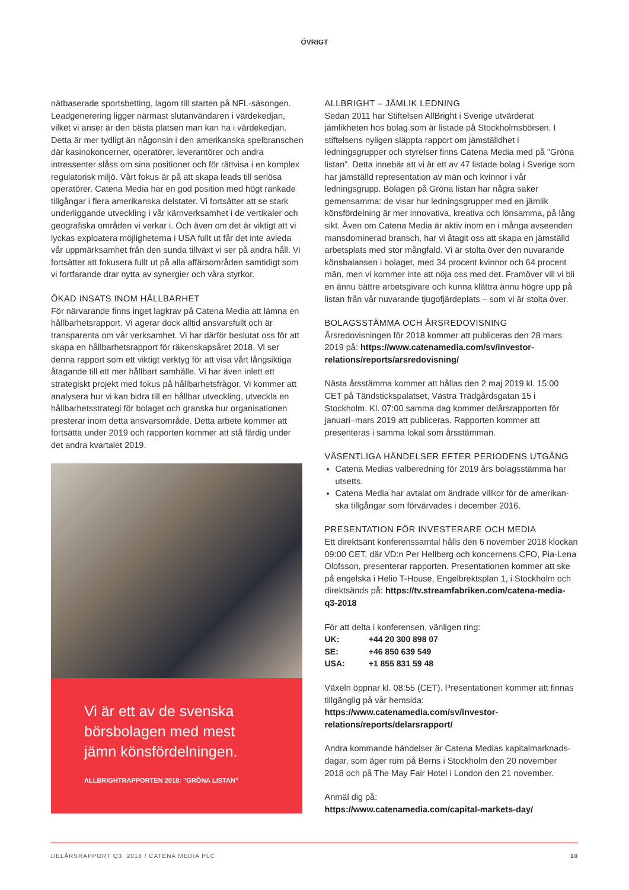ÖVRIGT
nätbaserade sportsbetting, lagom till starten på NFL-säsongen. Leadgenerering ligger närmast slutanvändaren i värdekedjan, vilket vi anser är den bästa platsen man kan ha i värdekedjan. Detta är mer tydligt än någonsin i den amerikanska spel­branschen där kasinokoncerner, operatörer, leverantörer och andra intressenter slåss om sina positioner och för rättvisa i en komplex regulatorisk miljö. Vårt fokus är på att skapa leads till seriösa operatörer. Catena Media har en god position med högt rankade tillgångar i flera amerikanska delstater. Vi fortsätter att se stark underliggande utveckling i vår kärnverksamhet i de vertikaler och geografiska områden vi verkar i. Och även om det är viktigt att vi lyckas exploatera möjligheterna i USA fullt ut får det inte avleda vår uppmärksamhet från den sunda tillväxt vi ser på andra håll. Vi fortsätter att fokusera fullt ut på alla affärs­områden samtidigt som vi fortfarande drar nytta av synergier och våra styrkor.
ÖKAD INSATS INOM HÅLLBARHET
För närvarande finns inget lagkrav på Catena Media att lämna en hållbarhetsrapport. Vi agerar dock alltid ansvarsfullt och är transparenta om vår verksamhet. Vi har därför beslutat oss för att skapa en hållbarhetsrapport för räkenskapsåret 2018. Vi ser denna rapport som ett viktigt verktyg för att visa vårt långsiktiga åtagande till ett mer hållbart samhälle. Vi har även inlett ett strategiskt projekt med fokus på hållbarhetsfrågor. Vi kommer att analysera hur vi kan bidra till en hållbar utveckling, utveckla en hållbarhetsstrategi för bolaget och granska hur organisationen presterar inom detta ansvarsområde. Detta arbete kommer att fortsätta under 2019 och rapporten kommer att stå färdig under det andra kvartalet 2019.
Vi är ett av de svenska börsbolagen med mest jämn könsfördelningen.
ALLBRIGHTRAPPORTEN 2018: ”GRÖNA LISTAN”
ALLBRIGHT – JÄMLIK LEDNING
Sedan 2011 har Stiftelsen AllBright i Sverige utvärderat jämlikheten hos bolag som är listade på Stockholmsbörsen. I stiftelsens nyligen släppta rapport om jämställdhet i ledningsgrupper och styrelser finns Catena Media med på ”Gröna listan”. Detta inne­bär att vi är ett av 47 listade bolag i Sverige som har jämställd representation av män och kvinnor i vår ledningsgrupp. Bolagen på Gröna listan har några saker gemensamma: de visar hur led­ningsgrupper med en jämlik könsfördelning är mer innovativa, kreativa och lönsamma, på lång sikt. Även om Catena Media är aktiv inom en i många avseenden mansdominerad bransch, har vi åtagit oss att skapa en jämställd arbetsplats med stor mång­fald. Vi är stolta över den nuvarande könsbalansen i bolaget, med 34 procent kvinnor och 64 procent män, men vi kommer inte att nöja oss med det. Framöver vill vi bli en ännu bättre arbetsgivare och kunna klättra ännu högre upp på listan från vår nuvarande tjugofjärdeplats – som vi är stolta över.
BOLAGSSTÄMMA OCH ÅRSREDOVISNING
Årsredovisningen för 2018 kommer att publiceras den 28 mars 2019 på: https://www.catenamedia.com/sv/investor-relations/reports/arsredovisning/
Nästa årsstämma kommer att hållas den 2 maj 2019 kl. 15:00 CET på Tändstickspalatset, Västra Trädgårdsgatan 15 i Stockholm. Kl. 07:00 samma dag kommer delårsrapporten för januari–mars 2019 att publiceras. Rapporten kommer att presenteras i samma lokal som årsstämman.
VÄSENTLIGA HÄNDELSER EFTER PERIODENS UTGÅNG
Catena Medias valberedning för 2019 års bolagsstämma har utsetts.
Catena Media har avtalat om ändrade villkor för de amerikan­ska tillgångar som förvärvades i december 2016.
PRESENTATION FÖR INVESTERARE OCH MEDIA
Ett direktsänt konferenssamtal hålls den 6 november 2018 klockan 09:00 CET, där VD:n Per Hellberg och koncernens CFO, Pia-Lena Olofsson, presenterar rapporten. Presentationen kommer att ske på engelska i Helio T-House, Engelbrektsplan 1, i Stockholm och direktsänds på: https://tv.streamfabriken.com/catena-media-q3-2018
För att delta i konferensen, vänligen ring:
| UK: | +44 20 300 898 07 |
| SE: | +46 850 639 549 |
| USA: | +1 855 831 59 48 |
Växeln öppnar kl. 08:55 (CET). Presentationen kommer att finnas tillgänglig på vår hemsida: https://www.catenamedia.com/sv/investor-relations/reports/delarsrapport/
Andra kommande händelser är Catena Medias kapitalmarknads­dagar, som äger rum på Berns i Stockholm den 20 november 2018 och på The May Fair Hotel i London den 21 november.
Anmäl dig på:
https://www.catenamedia.com/capital-markets-day/
DELÅRSRAPPORT Q3, 2018 / CATENA MEDIA PLC 10